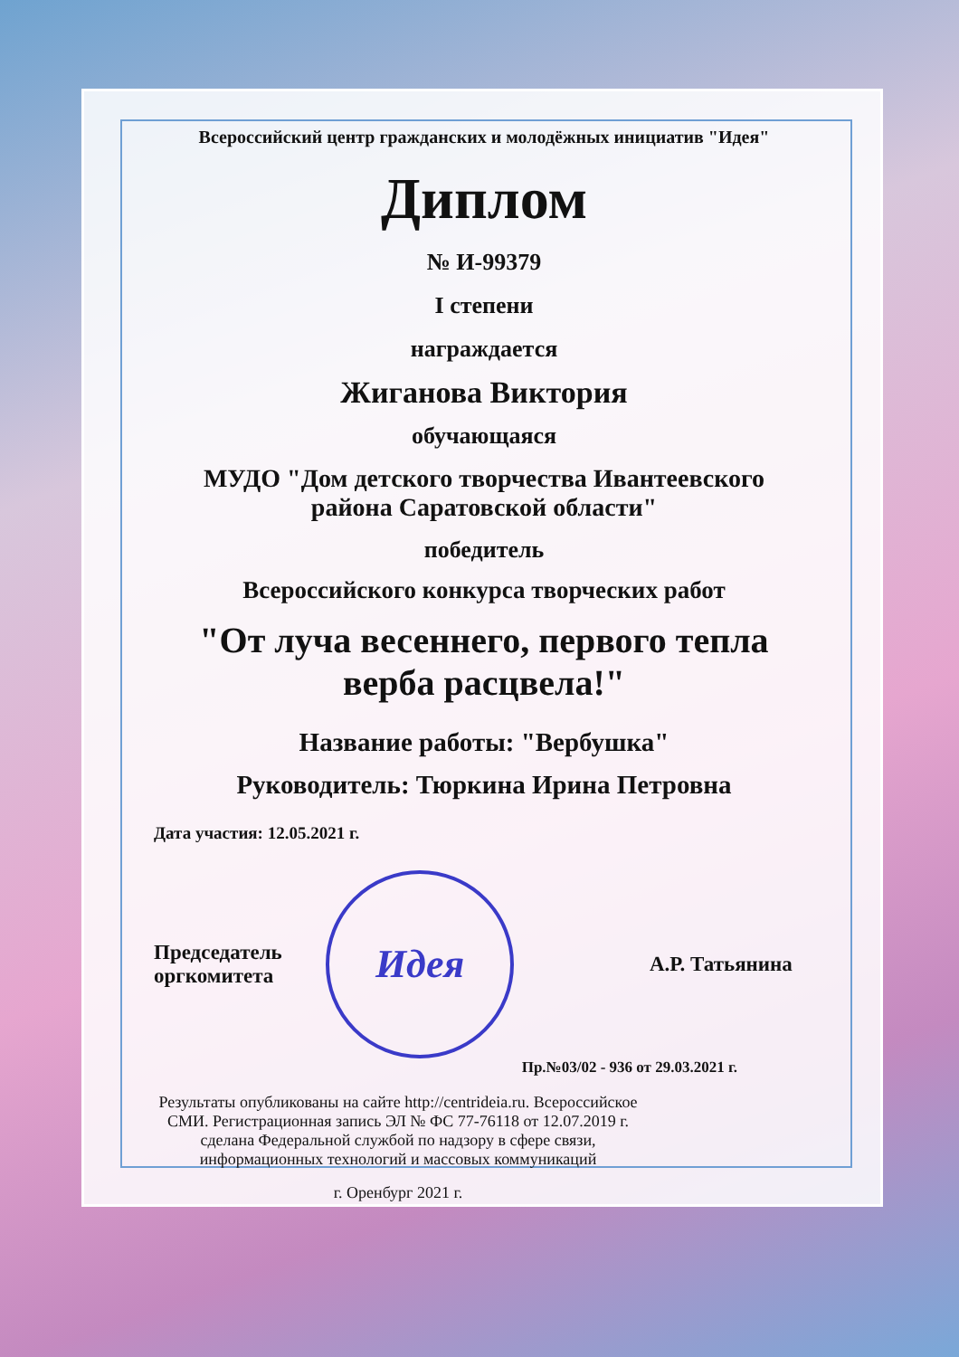Всероссийский центр гражданских и молодёжных инициатив "Идея"
Диплом
№ И-99379
I степени
награждается
Жиганова Виктория
обучающаяся
МУДО "Дом детского творчества Ивантеевского
района Саратовской области"
победитель
Всероссийского конкурса творческих работ
"От луча весеннего, первого тепла
верба расцвела!"
Название работы: "Вербушка"
Руководитель: Тюркина Ирина Петровна
Дата участия: 12.05.2021 г.
Председатель
оргкомитета
Идея
А.Р. Татьянина
Пр.№03/02 - 936 от 29.03.2021 г.
Результаты опубликованы на сайте http://centrideia.ru. Всероссийское СМИ. Регистрационная запись ЭЛ № ФС 77-76118 от 12.07.2019 г. сделана Федеральной службой по надзору в сфере связи, информационных технологий и массовых коммуникаций
г. Оренбург 2021 г.